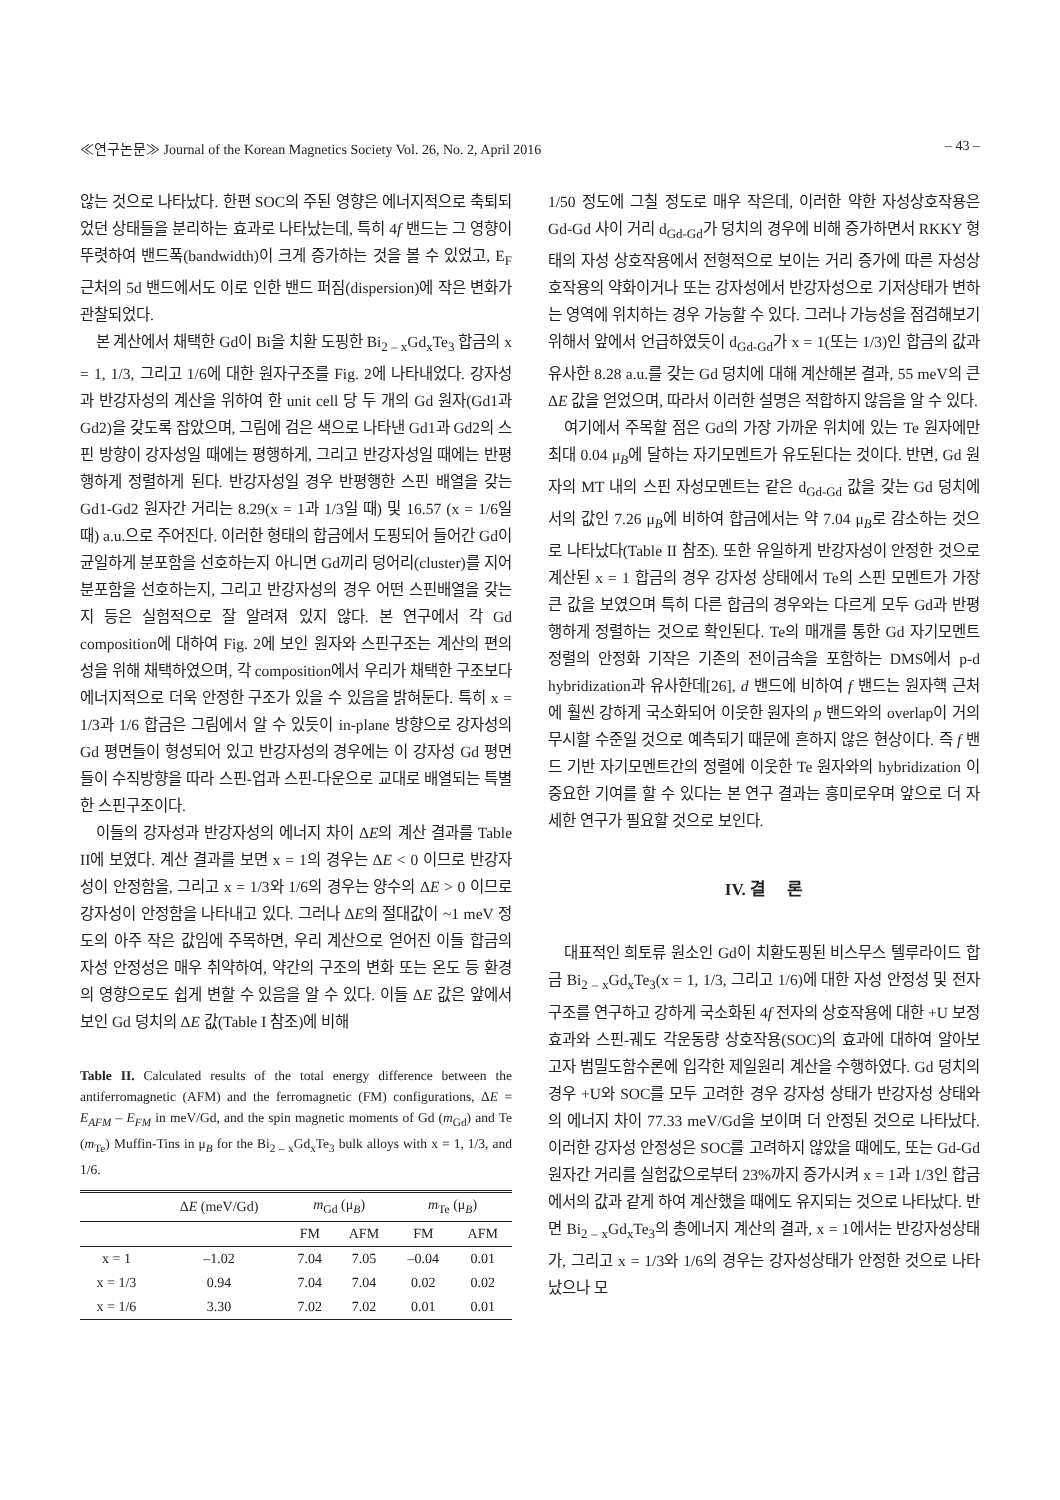≪연구논문≫ Journal of the Korean Magnetics Society Vol. 26, No. 2, April 2016 – 43 –
않는 것으로 나타났다. 한편 SOC의 주된 영향은 에너지적으로 축퇴되었던 상태들을 분리하는 효과로 나타났는데, 특히 4f 밴드는 그 영향이 뚜렷하여 밴드폭(bandwidth)이 크게 증가하는 것을 볼 수 있었고, E<sub>F</sub> 근처의 5d 밴드에서도 이로 인한 밴드 퍼짐(dispersion)에 작은 변화가 관찰되었다.
본 계산에서 채택한 Gd이 Bi을 치환 도핑한 Bi<sub>2 – x</sub>Gd<sub>x</sub>Te<sub>3</sub> 합금의 x = 1, 1/3, 그리고 1/6에 대한 원자구조를 Fig. 2에 나타내었다. 강자성과 반강자성의 계산을 위하여 한 unit cell 당 두 개의 Gd 원자(Gd1과 Gd2)을 갖도록 잡았으며, 그림에 검은 색으로 나타낸 Gd1과 Gd2의 스핀 방향이 강자성일 때에는 평행하게, 그리고 반강자성일 때에는 반평행하게 정렬하게 된다. 반강자성일 경우 반평행한 스핀 배열을 갖는 Gd1-Gd2 원자간 거리는 8.29(x = 1과 1/3일 때) 및 16.57 (x = 1/6일 때) a.u.으로 주어진다. 이러한 형태의 합금에서 도핑되어 들어간 Gd이 균일하게 분포함을 선호하는지 아니면 Gd끼리 덩어리(cluster)를 지어 분포함을 선호하는지, 그리고 반강자성의 경우 어떤 스핀배열을 갖는지 등은 실험적으로 잘 알려져 있지 않다. 본 연구에서 각 Gd composition에 대하여 Fig. 2에 보인 원자와 스핀구조는 계산의 편의성을 위해 채택하였으며, 각 composition에서 우리가 채택한 구조보다 에너지적으로 더욱 안정한 구조가 있을 수 있음을 밝혀둔다. 특히 x = 1/3과 1/6 합금은 그림에서 알 수 있듯이 in-plane 방향으로 강자성의 Gd 평면들이 형성되어 있고 반강자성의 경우에는 이 강자성 Gd 평면들이 수직방향을 따라 스핀-업과 스핀-다운으로 교대로 배열되는 특별한 스핀구조이다.
이들의 강자성과 반강자성의 에너지 차이 ΔE의 계산 결과를 Table II에 보였다. 계산 결과를 보면 x = 1의 경우는 ΔE < 0 이므로 반강자성이 안정함을, 그리고 x = 1/3와 1/6의 경우는 양수의 ΔE > 0 이므로 강자성이 안정함을 나타내고 있다. 그러나 ΔE의 절대값이 ~1 meV 정도의 아주 작은 값임에 주목하면, 우리 계산으로 얻어진 이들 합금의 자성 안정성은 매우 취약하여, 약간의 구조의 변화 또는 온도 등 환경의 영향으로도 쉽게 변할 수 있음을 알 수 있다. 이들 ΔE 값은 앞에서 보인 Gd 덩치의 ΔE 값(Table I 참조)에 비해
Table II. Calculated results of the total energy difference between the antiferromagnetic (AFM) and the ferromagnetic (FM) configurations, ΔE = E<sub>AFM</sub> – E<sub>FM</sub> in meV/Gd, and the spin magnetic moments of Gd (m<sub>Gd</sub>) and Te (m<sub>Te</sub>) Muffin-Tins in μ<sub>B</sub> for the Bi<sub>2 – x</sub>Gd<sub>x</sub>Te<sub>3</sub> bulk alloys with x = 1, 1/3, and 1/6.
| | Δ E (meV/Gd) | m<sub>Gd</sub> (μ<sub>B</sub>) | | m<sub>Te</sub> (μ<sub>B</sub>) | |
| --- | --- | --- | --- | --- | --- |
| | | FM | AFM | FM | AFM |
| x = 1 | –1.02 | 7.04 | 7.05 | –0.04 | 0.01 |
| x = 1/3 | 0.94 | 7.04 | 7.04 | 0.02 | 0.02 |
| x = 1/6 | 3.30 | 7.02 | 7.02 | 0.01 | 0.01 |
1/50 정도에 그칠 정도로 매우 작은데, 이러한 약한 자성상호작용은 Gd-Gd 사이 거리 d<sub>Gd-Gd</sub>가 덩치의 경우에 비해 증가하면서 RKKY 형태의 자성 상호작용에서 전형적으로 보이는 거리 증가에 따른 자성상호작용의 약화이거나 또는 강자성에서 반강자성으로 기저상태가 변하는 영역에 위치하는 경우 가능할 수 있다. 그러나 가능성을 점검해보기 위해서 앞에서 언급하였듯이 d<sub>Gd-Gd</sub>가 x = 1(또는 1/3)인 합금의 값과 유사한 8.28 a.u.를 갖는 Gd 덩치에 대해 계산해본 결과, 55 meV의 큰 ΔE 값을 얻었으며, 따라서 이러한 설명은 적합하지 않음을 알 수 있다.
여기에서 주목할 점은 Gd의 가장 가까운 위치에 있는 Te 원자에만 최대 0.04 μ<sub>B</sub>에 달하는 자기모멘트가 유도된다는 것이다. 반면, Gd 원자의 MT 내의 스핀 자성모멘트는 같은 d<sub>Gd-Gd</sub> 값을 갖는 Gd 덩치에서의 값인 7.26 μ<sub>B</sub>에 비하여 합금에서는 약 7.04 μ<sub>B</sub>로 감소하는 것으로 나타났다(Table II 참조). 또한 유일하게 반강자성이 안정한 것으로 계산된 x = 1 합금의 경우 강자성 상태에서 Te의 스핀 모멘트가 가장 큰 값을 보였으며 특히 다른 합금의 경우와는 다르게 모두 Gd과 반평행하게 정렬하는 것으로 확인된다. Te의 매개를 통한 Gd 자기모멘트 정렬의 안정화 기작은 기존의 전이금속을 포함하는 DMS에서 p-d hybridization과 유사한데[26], d 밴드에 비하여 f 밴드는 원자핵 근처에 훨씬 강하게 국소화되어 이웃한 원자의 p 밴드와의 overlap이 거의 무시할 수준일 것으로 예측되기 때문에 흔하지 않은 현상이다. 즉 f 밴드 기반 자기모멘트간의 정렬에 이웃한 Te 원자와의 hybridization 이 중요한 기여를 할 수 있다는 본 연구 결과는 흥미로우며 앞으로 더 자세한 연구가 필요할 것으로 보인다.
IV. 결 론
대표적인 희토류 원소인 Gd이 치환도핑된 비스무스 텔루라이드 합금 Bi<sub>2 – x</sub>Gd<sub>x</sub>Te<sub>3</sub>(x = 1, 1/3, 그리고 1/6)에 대한 자성 안정성 및 전자구조를 연구하고 강하게 국소화된 4f 전자의 상호작용에 대한 +U 보정효과와 스핀-궤도 각운동량 상호작용(SOC)의 효과에 대하여 알아보고자 범밀도함수론에 입각한 제일원리 계산을 수행하였다. Gd 덩치의 경우 +U와 SOC를 모두 고려한 경우 강자성 상태가 반강자성 상태와의 에너지 차이 77.33 meV/Gd을 보이며 더 안정된 것으로 나타났다. 이러한 강자성 안정성은 SOC를 고려하지 않았을 때에도, 또는 Gd-Gd 원자간 거리를 실험값으로부터 23%까지 증가시켜 x = 1과 1/3인 합금에서의 값과 같게 하여 계산했을 때에도 유지되는 것으로 나타났다. 반면 Bi<sub>2 – x</sub>Gd<sub>x</sub>Te<sub>3</sub>의 총에너지 계산의 결과, x = 1에서는 반강자성상태가, 그리고 x = 1/3와 1/6의 경우는 강자성상태가 안정한 것으로 나타났으나 모